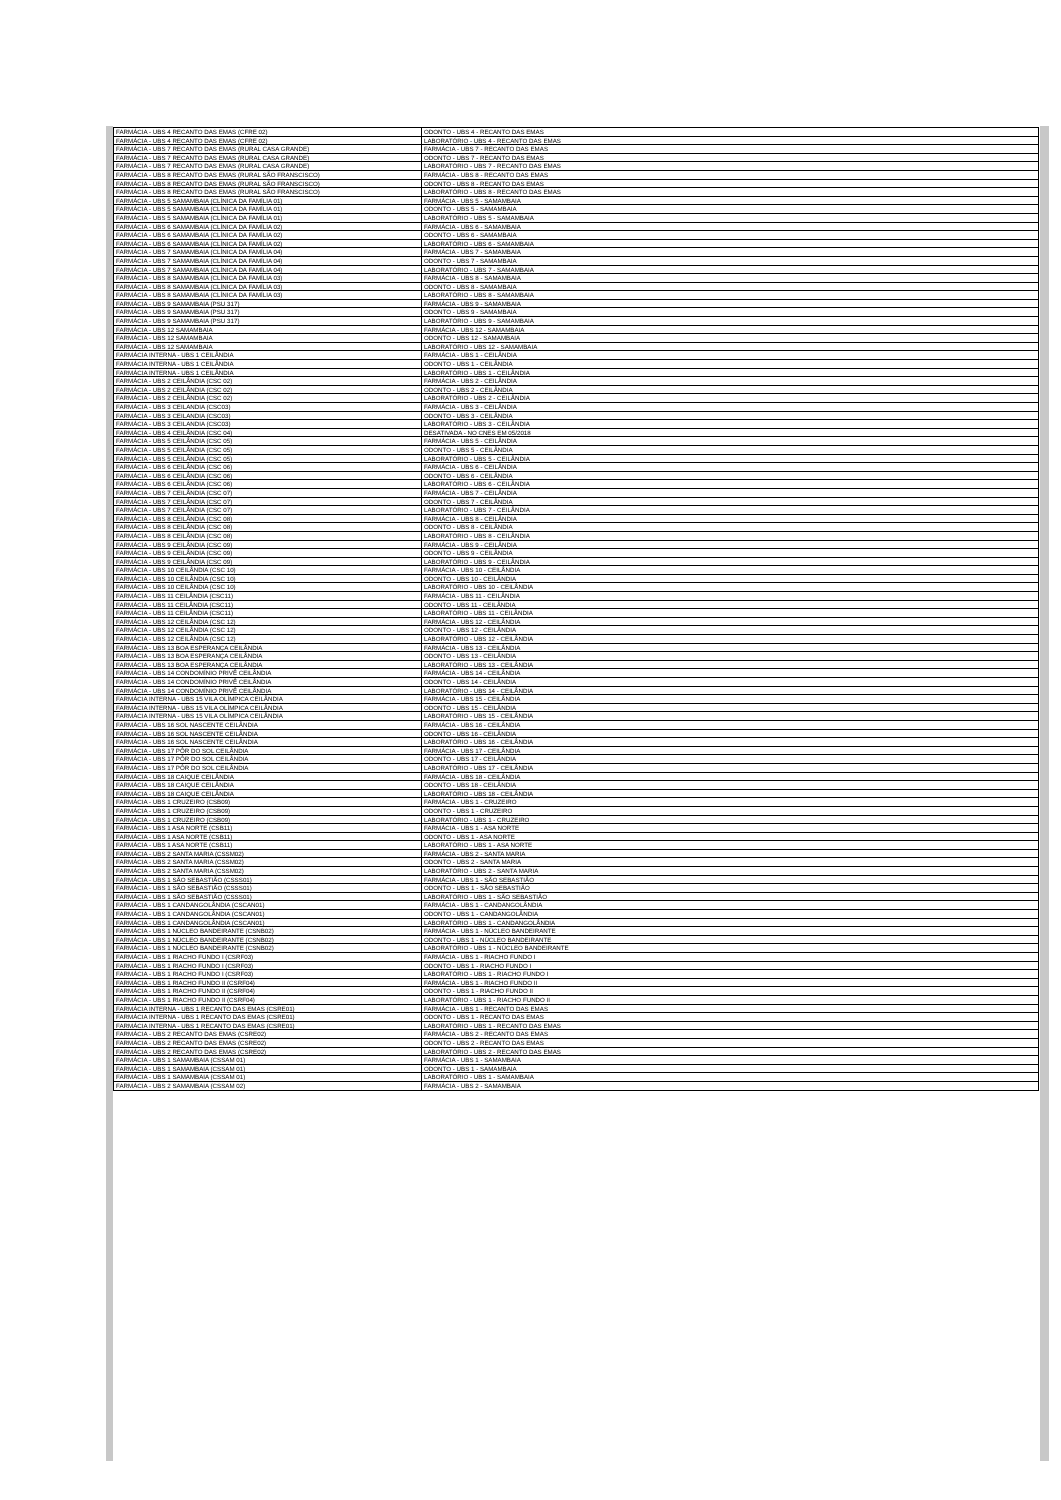| FARMÁCIA - UBS 4 RECANTO DAS EMAS (CFRE 02) | ODONTO - UBS 4 - RECANTO DAS EMAS |
| FARMÁCIA - UBS 4 RECANTO DAS EMAS (CFRE 02) | LABORATÓRIO - UBS 4 - RECANTO DAS EMAS |
| FARMÁCIA - UBS 7 RECANTO DAS EMAS (RURAL CASA GRANDE) | FARMÁCIA - UBS 7 - RECANTO DAS EMAS |
| FARMÁCIA - UBS 7 RECANTO DAS EMAS (RURAL CASA GRANDE) | ODONTO - UBS 7 - RECANTO DAS EMAS |
| FARMÁCIA - UBS 7 RECANTO DAS EMAS (RURAL CASA GRANDE) | LABORATÓRIO - UBS 7 - RECANTO DAS EMAS |
| FARMÁCIA - UBS 8 RECANTO DAS EMAS (RURAL SÃO FRANSCISCO) | FARMÁCIA - UBS 8 - RECANTO DAS EMAS |
| FARMÁCIA - UBS 8 RECANTO DAS EMAS (RURAL SÃO FRANSCISCO) | ODONTO - UBS 8 - RECANTO DAS EMAS |
| FARMÁCIA - UBS 8 RECANTO DAS EMAS (RURAL SÃO FRANSCISCO) | LABORATÓRIO - UBS 8 - RECANTO DAS EMAS |
| FARMÁCIA - UBS 5 SAMAMBAIA (CLÍNICA DA FAMÍLIA 01) | FARMÁCIA - UBS 5 - SAMAMBAIA |
| FARMÁCIA - UBS 5 SAMAMBAIA (CLÍNICA DA FAMÍLIA 01) | ODONTO - UBS 5 - SAMAMBAIA |
| FARMÁCIA - UBS 5 SAMAMBAIA (CLÍNICA DA FAMÍLIA 01) | LABORATÓRIO - UBS 5 - SAMAMBAIA |
| FARMÁCIA - UBS 6 SAMAMBAIA (CLÍNICA DA FAMÍLIA 02) | FARMÁCIA - UBS 6 - SAMAMBAIA |
| FARMÁCIA - UBS 6 SAMAMBAIA (CLÍNICA DA FAMÍLIA 02) | ODONTO - UBS 6 - SAMAMBAIA |
| FARMÁCIA - UBS 6 SAMAMBAIA (CLÍNICA DA FAMÍLIA 02) | LABORATÓRIO - UBS 6 - SAMAMBAIA |
| FARMÁCIA - UBS 7 SAMAMBAIA (CLÍNICA DA FAMÍLIA 04) | FARMÁCIA - UBS 7 - SAMAMBAIA |
| FARMÁCIA - UBS 7 SAMAMBAIA (CLÍNICA DA FAMÍLIA 04) | ODONTO - UBS 7 - SAMAMBAIA |
| FARMÁCIA - UBS 7 SAMAMBAIA (CLÍNICA DA FAMÍLIA 04) | LABORATÓRIO - UBS 7 - SAMAMBAIA |
| FARMÁCIA - UBS 8 SAMAMBAIA (CLÍNICA DA FAMÍLIA 03) | FARMÁCIA - UBS 8 - SAMAMBAIA |
| FARMÁCIA - UBS 8 SAMAMBAIA (CLÍNICA DA FAMÍLIA 03) | ODONTO - UBS 8 - SAMAMBAIA |
| FARMÁCIA - UBS 8 SAMAMBAIA (CLÍNICA DA FAMÍLIA 03) | LABORATÓRIO - UBS 8 - SAMAMBAIA |
| FARMÁCIA - UBS 9 SAMAMBAIA (PSU 317) | FARMÁCIA - UBS 9 - SAMAMBAIA |
| FARMÁCIA - UBS 9 SAMAMBAIA (PSU 317) | ODONTO - UBS 9 - SAMAMBAIA |
| FARMÁCIA - UBS 9 SAMAMBAIA (PSU 317) | LABORATÓRIO - UBS 9 - SAMAMBAIA |
| FARMÁCIA - UBS 12 SAMAMBAIA | FARMÁCIA - UBS 12 - SAMAMBAIA |
| FARMÁCIA - UBS 12 SAMAMBAIA | ODONTO - UBS 12 - SAMAMBAIA |
| FARMÁCIA - UBS 12 SAMAMBAIA | LABORATÓRIO - UBS 12 - SAMAMBAIA |
| FARMÁCIA INTERNA - UBS 1 CEILÂNDIA | FARMÁCIA - UBS 1 - CEILÂNDIA |
| FARMÁCIA INTERNA - UBS 1 CEILÂNDIA | ODONTO - UBS 1 - CEILÂNDIA |
| FARMÁCIA INTERNA - UBS 1 CEILÂNDIA | LABORATÓRIO - UBS 1 - CEILÂNDIA |
| FARMÁCIA - UBS 2 CEILÂNDIA (CSC 02) | FARMÁCIA - UBS 2 - CEILÂNDIA |
| FARMÁCIA - UBS 2 CEILÂNDIA (CSC 02) | ODONTO - UBS 2 - CEILÂNDIA |
| FARMÁCIA - UBS 2 CEILÂNDIA (CSC 02) | LABORATÓRIO - UBS 2 - CEILÂNDIA |
| FARMÁCIA - UBS 3 CEILANDIA (CSC03) | FARMÁCIA - UBS 3 - CEILÂNDIA |
| FARMÁCIA - UBS 3 CEILANDIA (CSC03) | ODONTO - UBS 3 - CEILÂNDIA |
| FARMÁCIA - UBS 3 CEILANDIA (CSC03) | LABORATÓRIO - UBS 3 - CEILÂNDIA |
| FARMÁCIA - UBS 4 CEILÂNDIA (CSC 04) | DESATIVADA - NO CNES EM 05/2018 |
| FARMÁCIA - UBS 5 CEILÂNDIA (CSC 05) | FARMÁCIA - UBS 5 - CEILÂNDIA |
| FARMÁCIA - UBS 5 CEILÂNDIA (CSC 05) | ODONTO - UBS 5 - CEILÂNDIA |
| FARMÁCIA - UBS 5 CEILÂNDIA (CSC 05) | LABORATÓRIO - UBS 5 - CEILÂNDIA |
| FARMÁCIA - UBS 6 CEILÂNDIA (CSC 06) | FARMÁCIA - UBS 6 - CEILÂNDIA |
| FARMÁCIA - UBS 6 CEILÂNDIA (CSC 06) | ODONTO - UBS 6 - CEILÂNDIA |
| FARMÁCIA - UBS 6 CEILÂNDIA (CSC 06) | LABORATÓRIO - UBS 6 - CEILÂNDIA |
| FARMÁCIA - UBS 7 CEILÂNDIA (CSC 07) | FARMÁCIA - UBS 7 - CEILÂNDIA |
| FARMÁCIA - UBS 7 CEILÂNDIA (CSC 07) | ODONTO - UBS 7 - CEILÂNDIA |
| FARMÁCIA - UBS 7 CEILÂNDIA (CSC 07) | LABORATÓRIO - UBS 7 - CEILÂNDIA |
| FARMÁCIA - UBS 8 CEILÂNDIA (CSC 08) | FARMÁCIA - UBS 8 - CEILÂNDIA |
| FARMÁCIA - UBS 8 CEILÂNDIA (CSC 08) | ODONTO - UBS 8 - CEILÂNDIA |
| FARMÁCIA - UBS 8 CEILÂNDIA (CSC 08) | LABORATÓRIO - UBS 8 - CEILÂNDIA |
| FARMÁCIA - UBS 9 CEILÂNDIA (CSC 09) | FARMÁCIA - UBS 9 - CEILÂNDIA |
| FARMÁCIA - UBS 9 CEILÂNDIA (CSC 09) | ODONTO - UBS 9 - CEILÂNDIA |
| FARMÁCIA - UBS 9 CEILÂNDIA (CSC 09) | LABORATÓRIO - UBS 9 - CEILÂNDIA |
| FARMÁCIA - UBS 10 CEILÂNDIA (CSC 10) | FARMÁCIA - UBS 10 - CEILÂNDIA |
| FARMÁCIA - UBS 10 CEILÂNDIA (CSC 10) | ODONTO - UBS 10 - CEILÂNDIA |
| FARMÁCIA - UBS 10 CEILÂNDIA (CSC 10) | LABORATÓRIO - UBS 10 - CEILÂNDIA |
| FARMÁCIA - UBS 11 CEILÂNDIA (CSC11) | FARMÁCIA - UBS 11 - CEILÂNDIA |
| FARMÁCIA - UBS 11 CEILÂNDIA (CSC11) | ODONTO - UBS 11 - CEILÂNDIA |
| FARMÁCIA - UBS 11 CEILÂNDIA (CSC11) | LABORATÓRIO - UBS 11 - CEILÂNDIA |
| FARMÁCIA - UBS 12 CEILÂNDIA (CSC 12) | FARMÁCIA - UBS 12 - CEILÂNDIA |
| FARMÁCIA - UBS 12 CEILÂNDIA (CSC 12) | ODONTO - UBS 12 - CEILÂNDIA |
| FARMÁCIA - UBS 12 CEILÂNDIA (CSC 12) | LABORATÓRIO - UBS 12 - CEILÂNDIA |
| FARMÁCIA - UBS 13 BOA ESPERANÇA CEILÂNDIA | FARMÁCIA - UBS 13 - CEILÂNDIA |
| FARMÁCIA - UBS 13 BOA ESPERANÇA CEILÂNDIA | ODONTO - UBS 13 - CEILÂNDIA |
| FARMÁCIA - UBS 13 BOA ESPERANÇA CEILÂNDIA | LABORATÓRIO - UBS 13 - CEILÂNDIA |
| FARMÁCIA - UBS 14 CONDOMÍNIO PRIVÊ CEILÂNDIA | FARMÁCIA - UBS 14 - CEILÂNDIA |
| FARMÁCIA - UBS 14 CONDOMÍNIO PRIVÊ CEILÂNDIA | ODONTO - UBS 14 - CEILÂNDIA |
| FARMÁCIA - UBS 14 CONDOMÍNIO PRIVÊ CEILÂNDIA | LABORATÓRIO - UBS 14 - CEILÂNDIA |
| FARMÁCIA INTERNA - UBS 15 VILA OLÍMPICA CEILÂNDIA | FARMÁCIA - UBS 15 - CEILÂNDIA |
| FARMÁCIA INTERNA - UBS 15 VILA OLÍMPICA CEILÂNDIA | ODONTO - UBS 15 - CEILÂNDIA |
| FARMÁCIA INTERNA - UBS 15 VILA OLÍMPICA CEILÂNDIA | LABORATÓRIO - UBS 15 - CEILÂNDIA |
| FARMÁCIA - UBS 16 SOL NASCENTE CEILÂNDIA | FARMÁCIA - UBS 16 - CEILÂNDIA |
| FARMÁCIA - UBS 16 SOL NASCENTE CEILÂNDIA | ODONTO - UBS 16 - CEILÂNDIA |
| FARMÁCIA - UBS 16 SOL NASCENTE CEILÂNDIA | LABORATÓRIO - UBS 16 - CEILÂNDIA |
| FARMÁCIA - UBS 17 PÔR DO SOL CEILÂNDIA | FARMÁCIA - UBS 17 - CEILÂNDIA |
| FARMÁCIA - UBS 17 PÔR DO SOL CEILÂNDIA | ODONTO - UBS 17 - CEILÂNDIA |
| FARMÁCIA - UBS 17 PÔR DO SOL CEILÂNDIA | LABORATÓRIO - UBS 17 - CEILÂNDIA |
| FARMÁCIA - UBS 18 CAIQUE CEILÂNDIA | FARMÁCIA - UBS 18 - CEILÂNDIA |
| FARMÁCIA - UBS 18 CAIQUE CEILÂNDIA | ODONTO - UBS 18 - CEILÂNDIA |
| FARMÁCIA - UBS 18 CAIQUE CEILÂNDIA | LABORATÓRIO - UBS 18 - CEILÂNDIA |
| FARMÁCIA - UBS 1 CRUZEIRO (CSB09) | FARMÁCIA - UBS 1 - CRUZEIRO |
| FARMÁCIA - UBS 1 CRUZEIRO (CSB09) | ODONTO - UBS 1 - CRUZEIRO |
| FARMÁCIA - UBS 1 CRUZEIRO (CSB09) | LABORATÓRIO - UBS 1 - CRUZEIRO |
| FARMÁCIA - UBS 1 ASA NORTE (CSB11) | FARMÁCIA - UBS 1 - ASA NORTE |
| FARMÁCIA - UBS 1 ASA NORTE (CSB11) | ODONTO - UBS 1 - ASA NORTE |
| FARMÁCIA - UBS 1 ASA NORTE (CSB11) | LABORATÓRIO - UBS 1 - ASA NORTE |
| FARMÁCIA - UBS 2 SANTA MARIA (CSSM02) | FARMÁCIA - UBS 2 - SANTA MARIA |
| FARMÁCIA - UBS 2 SANTA MARIA (CSSM02) | ODONTO - UBS 2 - SANTA MARIA |
| FARMÁCIA - UBS 2 SANTA MARIA (CSSM02) | LABORATÓRIO - UBS 2 - SANTA MARIA |
| FARMÁCIA - UBS 1 SÃO SEBASTIÃO (CSSS01) | FARMÁCIA - UBS 1 - SÃO SEBASTIÃO |
| FARMÁCIA - UBS 1 SÃO SEBASTIÃO (CSSS01) | ODONTO - UBS 1 - SÃO SEBASTIÃO |
| FARMÁCIA - UBS 1 SÃO SEBASTIÃO (CSSS01) | LABORATÓRIO - UBS 1 - SÃO SEBASTIÃO |
| FARMÁCIA - UBS 1 CANDANGOLÂNDIA (CSCAN01) | FARMÁCIA - UBS 1 - CANDANGOLÂNDIA |
| FARMÁCIA - UBS 1 CANDANGOLÂNDIA (CSCAN01) | ODONTO - UBS 1 - CANDANGOLÂNDIA |
| FARMÁCIA - UBS 1 CANDANGOLÂNDIA (CSCAN01) | LABORATÓRIO - UBS 1 - CANDANGOLÂNDIA |
| FARMÁCIA - UBS 1 NÚCLEO BANDEIRANTE (CSNB02) | FARMÁCIA - UBS 1 - NÚCLEO BANDEIRANTE |
| FARMÁCIA - UBS 1 NÚCLEO BANDEIRANTE (CSNB02) | ODONTO - UBS 1 - NÚCLEO BANDEIRANTE |
| FARMÁCIA - UBS 1 NÚCLEO BANDEIRANTE (CSNB02) | LABORATÓRIO - UBS 1 - NÚCLEO BANDEIRANTE |
| FARMÁCIA - UBS 1 RIACHO FUNDO I (CSRF03) | FARMÁCIA - UBS 1 - RIACHO FUNDO I |
| FARMÁCIA - UBS 1 RIACHO FUNDO I (CSRF03) | ODONTO - UBS 1 - RIACHO FUNDO I |
| FARMÁCIA - UBS 1 RIACHO FUNDO I (CSRF03) | LABORATÓRIO - UBS 1 - RIACHO FUNDO I |
| FARMÁCIA - UBS 1 RIACHO FUNDO II (CSRF04) | FARMÁCIA - UBS 1 - RIACHO FUNDO II |
| FARMÁCIA - UBS 1 RIACHO FUNDO II (CSRF04) | ODONTO - UBS 1 - RIACHO FUNDO II |
| FARMÁCIA - UBS 1 RIACHO FUNDO II (CSRF04) | LABORATÓRIO - UBS 1 - RIACHO FUNDO II |
| FARMÁCIA INTERNA - UBS 1 RECANTO DAS EMAS (CSRE01) | FARMÁCIA - UBS 1 - RECANTO DAS EMAS |
| FARMÁCIA INTERNA - UBS 1 RECANTO DAS EMAS (CSRE01) | ODONTO - UBS 1 - RECANTO DAS EMAS |
| FARMÁCIA INTERNA - UBS 1 RECANTO DAS EMAS (CSRE01) | LABORATÓRIO - UBS 1 - RECANTO DAS EMAS |
| FARMÁCIA - UBS 2 RECANTO DAS EMAS (CSRE02) | FARMÁCIA - UBS 2 - RECANTO DAS EMAS |
| FARMÁCIA - UBS 2 RECANTO DAS EMAS (CSRE02) | ODONTO - UBS 2 - RECANTO DAS EMAS |
| FARMÁCIA - UBS 2 RECANTO DAS EMAS (CSRE02) | LABORATÓRIO - UBS 2 - RECANTO DAS EMAS |
| FARMÁCIA - UBS 1 SAMAMBAIA (CSSAM 01) | FARMÁCIA - UBS 1 - SAMAMBAIA |
| FARMÁCIA - UBS 1 SAMAMBAIA (CSSAM 01) | ODONTO - UBS 1 - SAMAMBAIA |
| FARMÁCIA - UBS 1 SAMAMBAIA (CSSAM 01) | LABORATÓRIO - UBS 1 - SAMAMBAIA |
| FARMÁCIA - UBS 2 SAMAMBAIA (CSSAM 02) | FARMÁCIA - UBS 2 - SAMAMBAIA |